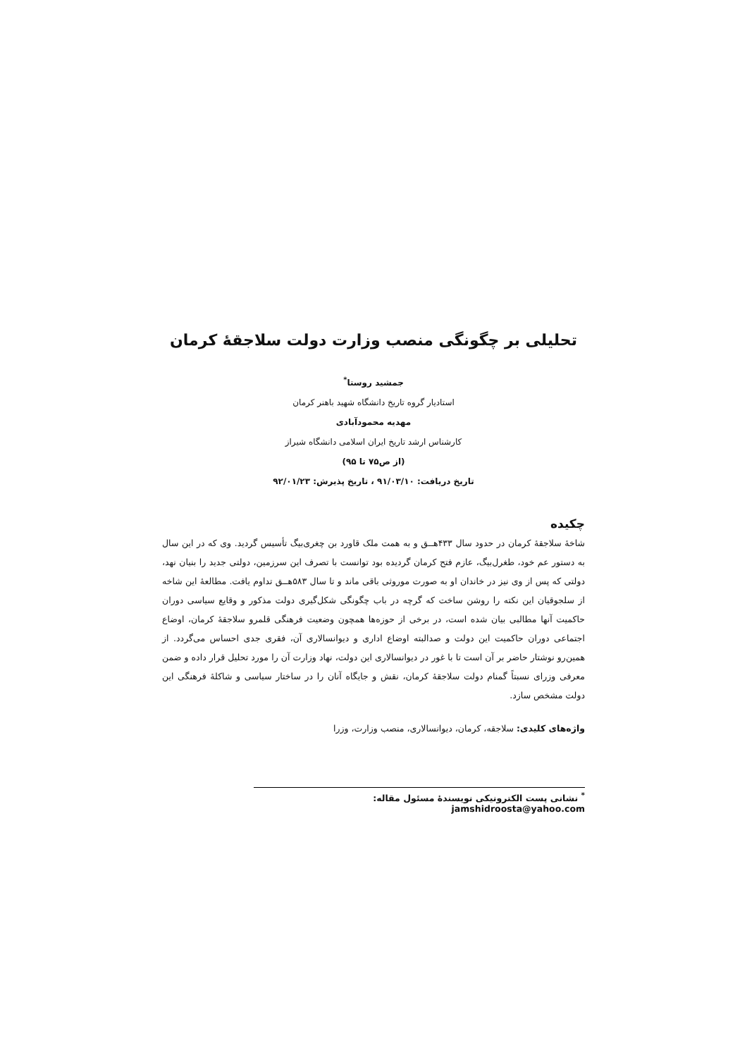تحلیلی بر چگونگی منصب وزارت دولت سلاجقهٔ کرمان
جمشید روستا<sup>*</sup>
استادیار گروه تاریخ دانشگاه شهید باهنر کرمان
مهدیه محمودآبادی
کارشناس ارشد تاریخ ایران اسلامی دانشگاه شیراز
(از ص۷۵ تا ۹۵)
تاریخ دریافت: ۹۱/۰۳/۱۰ ، تاریخ پذیرش: ۹۲/۰۱/۲۳
چکیده
شاخهٔ سلاجقهٔ کرمان در حدود سال ۴۳۳هـ‍ـق و به همت ملک قاورد بن چغری‌بیگ تأسیس گردید. وی که در این سال به دستور عم خود، طغرل‌بیگ، عازم فتح کرمان گردیده بود توانست با تصرف این سرزمین، دولتی جدید را بنیان نهد، دولتی که پس از وی نیز در خاندان او به صورت موروثی باقی ماند و تا سال ۵۸۳هـ‍ـق تداوم یافت. مطالعهٔ این شاخه از سلجوقیان این نکته را روشن ساخت که گرچه در باب چگونگی شکل‌گیری دولت مذکور و وقایع سیاسی دوران حاکمیت آنها مطالبی بیان شده است، در برخی از حوزه‌ها همچون وضعیت فرهنگی قلمرو سلاجقهٔ کرمان، اوضاع اجتماعی دوران حاکمیت این دولت و صدالبته اوضاع اداری و دیوانسالاری آن، فقری جدی احساس می‌گردد. از همین‌رو نوشتار حاضر بر آن است تا با غور در دیوانسالاری این دولت، نهاد وزارت آن را مورد تحلیل قرار داده و ضمن معرفی وزرای نسبتاً گمنام دولت سلاجقهٔ کرمان، نقش و جایگاه آنان را در ساختار سیاسی و شاکلهٔ فرهنگی این دولت مشخص سازد.
واژه‌های کلیدی: سلاجقه، کرمان، دیوانسالاری، منصب وزارت، وزرا
<sup>*</sup> نشانی پست الکترونیکی نویسندهٔ مسئول مقاله: jamshidroosta@yahoo.com